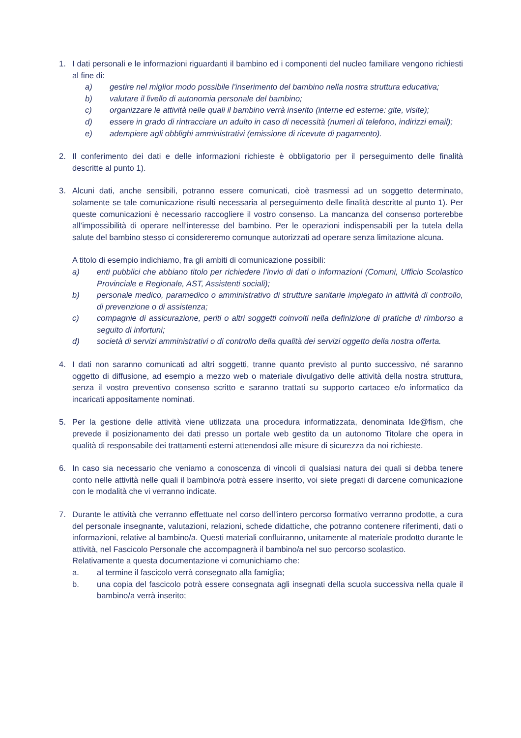1. I dati personali e le informazioni riguardanti il bambino ed i componenti del nucleo familiare vengono richiesti al fine di:
a) gestire nel miglior modo possibile l’inserimento del bambino nella nostra struttura educativa;
b) valutare il livello di autonomia personale del bambino;
c) organizzare le attività nelle quali il bambino verrà inserito (interne ed esterne: gite, visite);
d) essere in grado di rintracciare un adulto in caso di necessità (numeri di telefono, indirizzi email);
e) adempiere agli obblighi amministrativi (emissione di ricevute di pagamento).
2. Il conferimento dei dati e delle informazioni richieste è obbligatorio per il perseguimento delle finalità descritte al punto 1).
3. Alcuni dati, anche sensibili, potranno essere comunicati, cioè trasmessi ad un soggetto determinato, solamente se tale comunicazione risulti necessaria al perseguimento delle finalità descritte al punto 1). Per queste comunicazioni è necessario raccogliere il vostro consenso. La mancanza del consenso porterebbe all’impossibilità di operare nell’interesse del bambino. Per le operazioni indispensabili per la tutela della salute del bambino stesso ci considereremo comunque autorizzati ad operare senza limitazione alcuna.
A titolo di esempio indichiamo, fra gli ambiti di comunicazione possibili:
a) enti pubblici che abbiano titolo per richiedere l’invio di dati o informazioni (Comuni, Ufficio Scolastico Provinciale e Regionale, AST, Assistenti sociali);
b) personale medico, paramedico o amministrativo di strutture sanitarie impiegato in attività di controllo, di prevenzione o di assistenza;
c) compagnie di assicurazione, periti o altri soggetti coinvolti nella definizione di pratiche di rimborso a seguito di infortuni;
d) società di servizi amministrativi o di controllo della qualità dei servizi oggetto della nostra offerta.
4. I dati non saranno comunicati ad altri soggetti, tranne quanto previsto al punto successivo, né saranno oggetto di diffusione, ad esempio a mezzo web o materiale divulgativo delle attività della nostra struttura, senza il vostro preventivo consenso scritto e saranno trattati su supporto cartaceo e/o informatico da incaricati appositamente nominati.
5. Per la gestione delle attività viene utilizzata una procedura informatizzata, denominata Ide@fism, che prevede il posizionamento dei dati presso un portale web gestito da un autonomo Titolare che opera in qualità di responsabile dei trattamenti esterni attenendosi alle misure di sicurezza da noi richieste.
6. In caso sia necessario che veniamo a conoscenza di vincoli di qualsiasi natura dei quali si debba tenere conto nelle attività nelle quali il bambino/a potrà essere inserito, voi siete pregati di darcene comunicazione con le modalità che vi verranno indicate.
7. Durante le attività che verranno effettuate nel corso dell’intero percorso formativo verranno prodotte, a cura del personale insegnante, valutazioni, relazioni, schede didattiche, che potranno contenere riferimenti, dati o informazioni, relative al bambino/a. Questi materiali confluiranno, unitamente al materiale prodotto durante le attività, nel Fascicolo Personale che accompagnerà il bambino/a nel suo percorso scolastico.
Relativamente a questa documentazione vi comunichiamo che:
a. al termine il fascicolo verrà consegnato alla famiglia;
b. una copia del fascicolo potrà essere consegnata agli insegnati della scuola successiva nella quale il bambino/a verrà inserito;